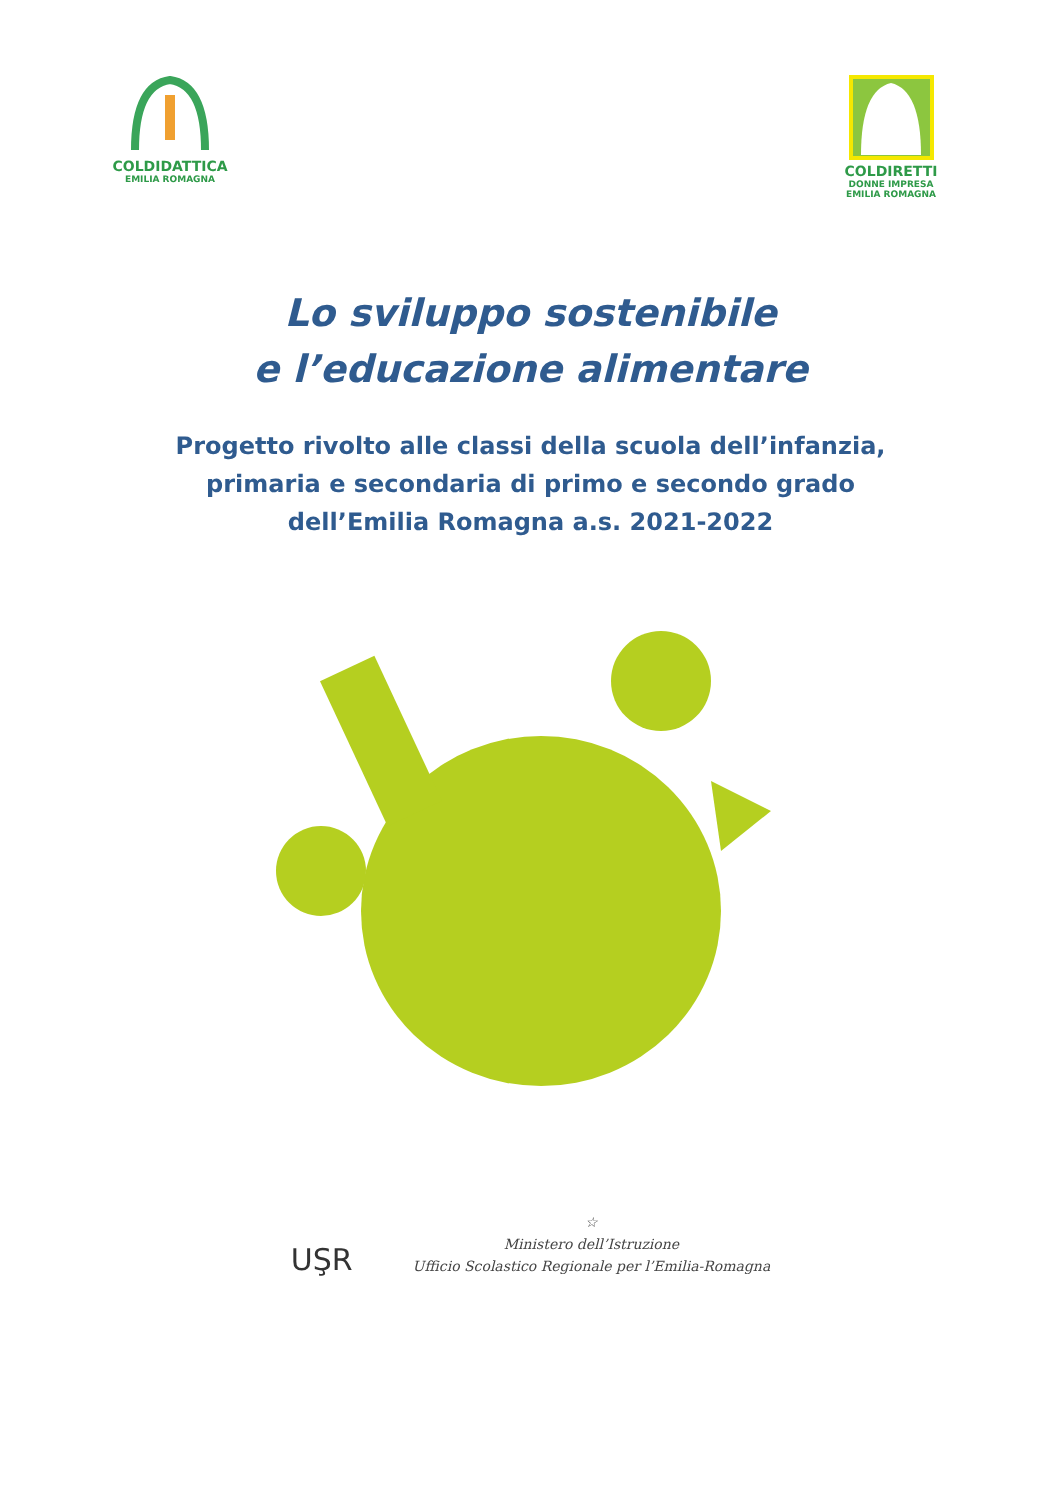COLDIDATTICA
EMILIA ROMAGNA
COLDIRETTI
DONNE IMPRESA
EMILIA ROMAGNA
Lo sviluppo sostenibile
e l’educazione alimentare
Progetto rivolto alle classi della scuola dell’infanzia,
primaria e secondaria di primo e secondo grado
dell’Emilia Romagna a.s. 2021-2022
UŞR
☆
Ministero dell’Istruzione
Ufficio Scolastico Regionale per l’Emilia-Romagna